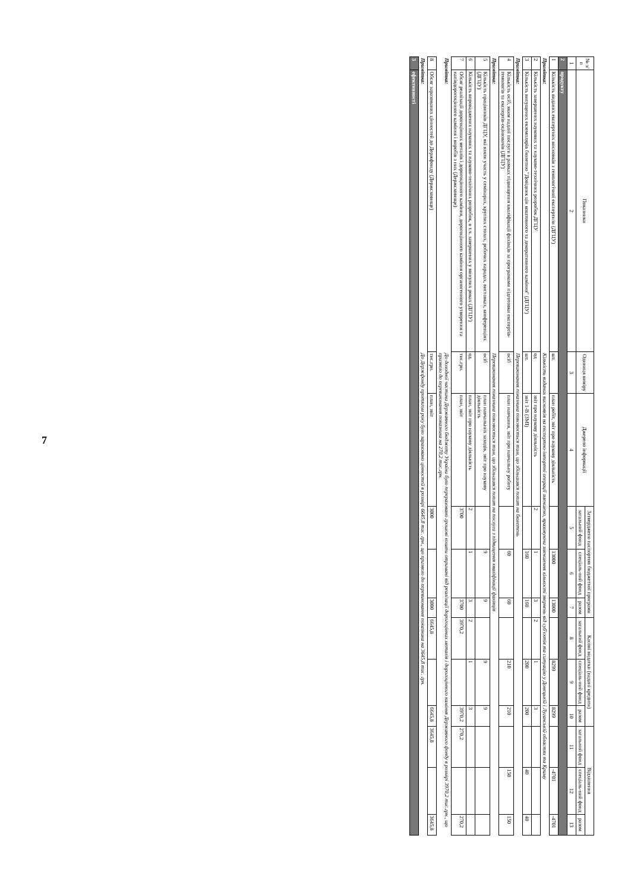7
| № з/п | Показники | Одиниця виміру | Джерело інформації | Затверджено паспортом бюджетної програми | | | Касові видатки (надані кредити) | | | Відхилення | | |
| --- | --- | --- | --- | --- | --- | --- | --- | --- | --- | --- | --- | --- |
| | | | | загальний фонд | спеціаль-ний фонд | разом | загальний фонд | спеціаль-ний фонд | разом | загальний фонд | спеціаль-ний фонд | разом |
| 1 | 2 | 3 | 4 | 5 | 6 | 7 | 8 | 9 | 10 | 11 | 12 | 13 |
| 2 | продукту | | | | | | | | | | | |
| 1 | Кількість виданих експертних висновків з гемологічної експертизи (ДГЦУ) | шт. | план робіт, звіт про наукову діяльність | | 13000 | 13000 | | 8299 | 8299 | | -4701 | -4701 |
| Примітка: | | Кількість виданих висновків на експертно-імпортні операції зменшено, враховуючи зменшення кількості звернень від суб'єктів та ситуацію у Донецькій і Луганській областях та Криму | | | | | | | | | | |
| 2 | Кількість завершених наукових та науково-технічних розробок ДГЦУ | од | звіт про наукову діяльність | 2 | 1 | 3 | 2 | 1 | 3 | | | |
| 3 | Кількість випущених екземплярів бюлетню "Довідник цін коштовного та декоративного каміння" (ДГЦУ) | шт. | звіт 1-В (ЗМІ) | | 160 | 160 | | 200 | 200 | | 40 | 40 |
| Примітка: | | Перевиконання показника пояснюється тим, що збільшився попит на бюлетень | | | | | | | | | | |
| 4 | Кількість осіб, яким надані послуги в рамках підвищення кваліфікації фахівців за програмами підготовки експертів-гемологів та експертів-оцінювачів (ДГЦУ) | осіб | план навчання, звіт про навчальну роботу | | 60 | 60 | | 210 | 210 | | 150 | 150 |
| Примітка: | | Перевиконання показника пояснюється тим, що збільшився попит на послуги з підвищення кваліфікації фахівців | | | | | | | | | | |
| 5 | Кількість працівників ДГЦУ, які взяли участь у семінарах, круглих столах, робочих нарадах, виставках, конференціях (ДГЦУ) | осіб | план навчальних заходів, звіт про наукову діяльність | | 9 | 9 | | 9 | 9 | | | |
| 6 | Кількість впроваджених наукових та науково-технічних розробок, в т.ч. завершених у минулих роках (ДГЦУ) | од. | план, звіт про наукову діяльність | 2 | 1 | 3 | 2 | 1 | 3 | | | |
| 7 | Обсяг реалізації дорогоцінних металів і дорогоцінного каміння, дорогоцінного каміння органогенного утворення та напівдорогоцінного каміння і виробів з них (Держсховище) | тис.грн. | план, звіт | 3700 | | 3700 | 3970,2 | | 3970,2 | 270,2 | | 270,2 |
| Примітка: | | До доходної частини Державного бюджету України було перераховано грошові кошти отримані від реалізації дорогоцінних металів і дорогоцінного каміння Державного фонду в розмірі 3970,2 тис.грн., що призвело до перевиконання показника на 270,2 тис.грн. | | | | | | | | | | |
| 8 | Обсяг зарахованих цінностей до Держфонду (Держсховище) | тис.грн. | план, звіт | 3000 | | 3000 | 6645,8 | | 6645,8 | 3645,8 | | 3645,8 |
| Примітка: | | До Держфонду протягом року було зараховано цінностей в розмірі 6645,8 тис. грн., що призвело до перевиконання показника на 3645,8 тис. грн. | | | | | | | | | | |
| 3 | ефективності | | | | | | | | | | | |